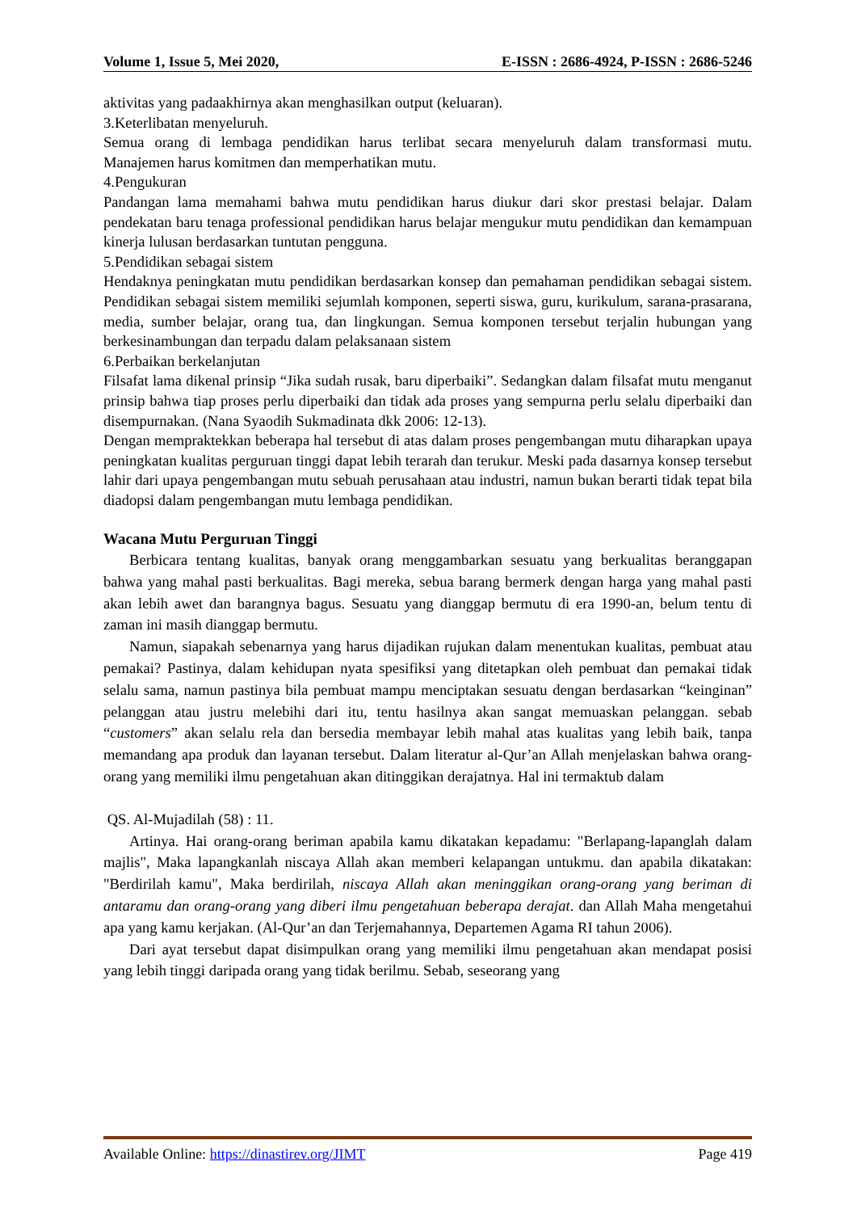Volume 1, Issue 5, Mei 2020, E-ISSN : 2686-4924, P-ISSN : 2686-5246
aktivitas yang padaakhirnya akan menghasilkan output (keluaran).
3.Keterlibatan menyeluruh.
Semua orang di lembaga pendidikan harus terlibat secara menyeluruh dalam transformasi mutu. Manajemen harus komitmen dan memperhatikan mutu.
4.Pengukuran
Pandangan lama memahami bahwa mutu pendidikan harus diukur dari skor prestasi belajar. Dalam pendekatan baru tenaga professional pendidikan harus belajar mengukur mutu pendidikan dan kemampuan kinerja lulusan berdasarkan tuntutan pengguna.
5.Pendidikan sebagai sistem
Hendaknya peningkatan mutu pendidikan berdasarkan konsep dan pemahaman pendidikan sebagai sistem. Pendidikan sebagai sistem memiliki sejumlah komponen, seperti siswa, guru, kurikulum, sarana-prasarana, media, sumber belajar, orang tua, dan lingkungan. Semua komponen tersebut terjalin hubungan yang berkesinambungan dan terpadu dalam pelaksanaan sistem
6.Perbaikan berkelanjutan
Filsafat lama dikenal prinsip “Jika sudah rusak, baru diperbaiki”. Sedangkan dalam filsafat mutu menganut prinsip bahwa tiap proses perlu diperbaiki dan tidak ada proses yang sempurna perlu selalu diperbaiki dan disempurnakan. (Nana Syaodih Sukmadinata dkk 2006: 12-13).
Dengan mempraktekkan beberapa hal tersebut di atas dalam proses pengembangan mutu diharapkan upaya peningkatan kualitas perguruan tinggi dapat lebih terarah dan terukur. Meski pada dasarnya konsep tersebut lahir dari upaya pengembangan mutu sebuah perusahaan atau industri, namun bukan berarti tidak tepat bila diadopsi dalam pengembangan mutu lembaga pendidikan.
Wacana Mutu Perguruan Tinggi
Berbicara tentang kualitas, banyak orang menggambarkan sesuatu yang berkualitas beranggapan bahwa yang mahal pasti berkualitas. Bagi mereka, sebua barang bermerk dengan harga yang mahal pasti akan lebih awet dan barangnya bagus. Sesuatu yang dianggap bermutu di era 1990-an, belum tentu di zaman ini masih dianggap bermutu.
Namun, siapakah sebenarnya yang harus dijadikan rujukan dalam menentukan kualitas, pembuat atau pemakai? Pastinya, dalam kehidupan nyata spesifiksi yang ditetapkan oleh pembuat dan pemakai tidak selalu sama, namun pastinya bila pembuat mampu menciptakan sesuatu dengan berdasarkan “keinginan” pelanggan atau justru melebihi dari itu, tentu hasilnya akan sangat memuaskan pelanggan. sebab “customers” akan selalu rela dan bersedia membayar lebih mahal atas kualitas yang lebih baik, tanpa memandang apa produk dan layanan tersebut. Dalam literatur al-Qur’an Allah menjelaskan bahwa orang-orang yang memiliki ilmu pengetahuan akan ditinggikan derajatnya. Hal ini termaktub dalam
QS. Al-Mujadilah (58) : 11.
Artinya. Hai orang-orang beriman apabila kamu dikatakan kepadamu: "Berlapang-lapanglah dalam majlis", Maka lapangkanlah niscaya Allah akan memberi kelapangan untukmu. dan apabila dikatakan: "Berdirilah kamu", Maka berdirilah, niscaya Allah akan meninggikan orang-orang yang beriman di antaramu dan orang-orang yang diberi ilmu pengetahuan beberapa derajat. dan Allah Maha mengetahui apa yang kamu kerjakan. (Al-Qur’an dan Terjemahannya, Departemen Agama RI tahun 2006).
Dari ayat tersebut dapat disimpulkan orang yang memiliki ilmu pengetahuan akan mendapat posisi yang lebih tinggi daripada orang yang tidak berilmu. Sebab, seseorang yang
Available Online: https://dinastirev.org/JIMT Page 419